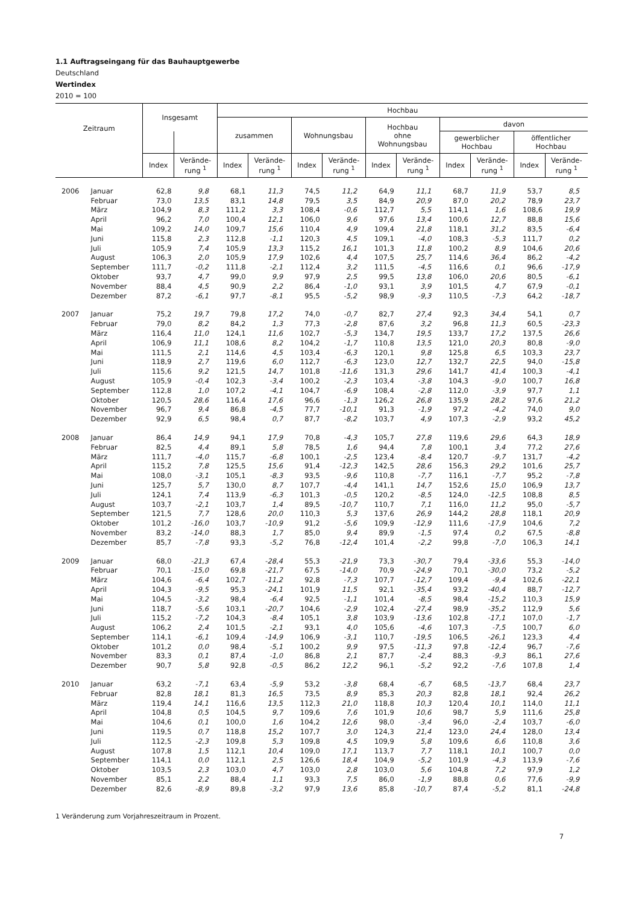1.1 Auftragseingang für das Bauhauptgewerbe
Deutschland
Wertindex
2010 = 100
| Zeitraum | | Insgesamt | | Hochbau | | | | | | | | | |
| --- | --- | --- | --- | --- | --- | --- | --- | --- | --- | --- | --- | --- | --- |
| | | | | zusammen | | Wohnungsbau | | Hochbau ohne Wohnungsbau | | davon | | | |
| | | | | | | | | | | gewerblicher Hochbau | | öffentlicher Hochbau | |
| | | Index | Verände- rung <sup>1</sup> | Index | Verände- rung <sup>1</sup> | Index | Verände- rung <sup>1</sup> | Index | Verände- rung <sup>1</sup> | Index | Verände- rung <sup>1</sup> | Index | Verände- rung <sup>1</sup> |
| 2006 | Januar | 62,8 | 9,8 | 68,1 | 11,3 | 74,5 | 11,2 | 64,9 | 11,1 | 68,7 | 11,9 | 53,7 | 8,5 |
| | Februar | 73,0 | 13,5 | 83,1 | 14,8 | 79,5 | 3,5 | 84,9 | 20,9 | 87,0 | 20,2 | 78,9 | 23,7 |
| | März | 104,9 | 8,3 | 111,2 | 3,3 | 108,4 | -0,6 | 112,7 | 5,5 | 114,1 | 1,6 | 108,6 | 19,9 |
| | April | 96,2 | 7,0 | 100,4 | 12,1 | 106,0 | 9,6 | 97,6 | 13,4 | 100,6 | 12,7 | 88,8 | 15,6 |
| | Mai | 109,2 | 14,0 | 109,7 | 15,6 | 110,4 | 4,9 | 109,4 | 21,8 | 118,1 | 31,2 | 83,5 | -6,4 |
| | Juni | 115,8 | 2,3 | 112,8 | -1,1 | 120,3 | 4,5 | 109,1 | -4,0 | 108,3 | -5,3 | 111,7 | 0,2 |
| | Juli | 105,9 | 7,4 | 105,9 | 13,3 | 115,2 | 16,1 | 101,3 | 11,8 | 100,2 | 8,9 | 104,6 | 20,6 |
| | August | 106,3 | 2,0 | 105,9 | 17,9 | 102,6 | 4,4 | 107,5 | 25,7 | 114,6 | 36,4 | 86,2 | -4,2 |
| | September | 111,7 | -0,2 | 111,8 | -2,1 | 112,4 | 3,2 | 111,5 | -4,5 | 116,6 | 0,1 | 96,6 | -17,9 |
| | Oktober | 93,7 | 4,7 | 99,0 | 9,9 | 97,9 | 2,5 | 99,5 | 13,8 | 106,0 | 20,6 | 80,5 | -6,1 |
| | November | 88,4 | 4,5 | 90,9 | 2,2 | 86,4 | -1,0 | 93,1 | 3,9 | 101,5 | 4,7 | 67,9 | -0,1 |
| | Dezember | 87,2 | -6,1 | 97,7 | -8,1 | 95,5 | -5,2 | 98,9 | -9,3 | 110,5 | -7,3 | 64,2 | -18,7 |
| 2007 | Januar | 75,2 | 19,7 | 79,8 | 17,2 | 74,0 | -0,7 | 82,7 | 27,4 | 92,3 | 34,4 | 54,1 | 0,7 |
| | Februar | 79,0 | 8,2 | 84,2 | 1,3 | 77,3 | -2,8 | 87,6 | 3,2 | 96,8 | 11,3 | 60,5 | -23,3 |
| | März | 116,4 | 11,0 | 124,1 | 11,6 | 102,7 | -5,3 | 134,7 | 19,5 | 133,7 | 17,2 | 137,5 | 26,6 |
| | April | 106,9 | 11,1 | 108,6 | 8,2 | 104,2 | -1,7 | 110,8 | 13,5 | 121,0 | 20,3 | 80,8 | -9,0 |
| | Mai | 111,5 | 2,1 | 114,6 | 4,5 | 103,4 | -6,3 | 120,1 | 9,8 | 125,8 | 6,5 | 103,3 | 23,7 |
| | Juni | 118,9 | 2,7 | 119,6 | 6,0 | 112,7 | -6,3 | 123,0 | 12,7 | 132,7 | 22,5 | 94,0 | -15,8 |
| | Juli | 115,6 | 9,2 | 121,5 | 14,7 | 101,8 | -11,6 | 131,3 | 29,6 | 141,7 | 41,4 | 100,3 | -4,1 |
| | August | 105,9 | -0,4 | 102,3 | -3,4 | 100,2 | -2,3 | 103,4 | -3,8 | 104,3 | -9,0 | 100,7 | 16,8 |
| | September | 112,8 | 1,0 | 107,2 | -4,1 | 104,7 | -6,9 | 108,4 | -2,8 | 112,0 | -3,9 | 97,7 | 1,1 |
| | Oktober | 120,5 | 28,6 | 116,4 | 17,6 | 96,6 | -1,3 | 126,2 | 26,8 | 135,9 | 28,2 | 97,6 | 21,2 |
| | November | 96,7 | 9,4 | 86,8 | -4,5 | 77,7 | -10,1 | 91,3 | -1,9 | 97,2 | -4,2 | 74,0 | 9,0 |
| | Dezember | 92,9 | 6,5 | 98,4 | 0,7 | 87,7 | -8,2 | 103,7 | 4,9 | 107,3 | -2,9 | 93,2 | 45,2 |
| 2008 | Januar | 86,4 | 14,9 | 94,1 | 17,9 | 70,8 | -4,3 | 105,7 | 27,8 | 119,6 | 29,6 | 64,3 | 18,9 |
| | Februar | 82,5 | 4,4 | 89,1 | 5,8 | 78,5 | 1,6 | 94,4 | 7,8 | 100,1 | 3,4 | 77,2 | 27,6 |
| | März | 111,7 | -4,0 | 115,7 | -6,8 | 100,1 | -2,5 | 123,4 | -8,4 | 120,7 | -9,7 | 131,7 | -4,2 |
| | April | 115,2 | 7,8 | 125,5 | 15,6 | 91,4 | -12,3 | 142,5 | 28,6 | 156,3 | 29,2 | 101,6 | 25,7 |
| | Mai | 108,0 | -3,1 | 105,1 | -8,3 | 93,5 | -9,6 | 110,8 | -7,7 | 116,1 | -7,7 | 95,2 | -7,8 |
| | Juni | 125,7 | 5,7 | 130,0 | 8,7 | 107,7 | -4,4 | 141,1 | 14,7 | 152,6 | 15,0 | 106,9 | 13,7 |
| | Juli | 124,1 | 7,4 | 113,9 | -6,3 | 101,3 | -0,5 | 120,2 | -8,5 | 124,0 | -12,5 | 108,8 | 8,5 |
| | August | 103,7 | -2,1 | 103,7 | 1,4 | 89,5 | -10,7 | 110,7 | 7,1 | 116,0 | 11,2 | 95,0 | -5,7 |
| | September | 121,5 | 7,7 | 128,6 | 20,0 | 110,3 | 5,3 | 137,6 | 26,9 | 144,2 | 28,8 | 118,1 | 20,9 |
| | Oktober | 101,2 | -16,0 | 103,7 | -10,9 | 91,2 | -5,6 | 109,9 | -12,9 | 111,6 | -17,9 | 104,6 | 7,2 |
| | November | 83,2 | -14,0 | 88,3 | 1,7 | 85,0 | 9,4 | 89,9 | -1,5 | 97,4 | 0,2 | 67,5 | -8,8 |
| | Dezember | 85,7 | -7,8 | 93,3 | -5,2 | 76,8 | -12,4 | 101,4 | -2,2 | 99,8 | -7,0 | 106,3 | 14,1 |
| 2009 | Januar | 68,0 | -21,3 | 67,4 | -28,4 | 55,3 | -21,9 | 73,3 | -30,7 | 79,4 | -33,6 | 55,3 | -14,0 |
| | Februar | 70,1 | -15,0 | 69,8 | -21,7 | 67,5 | -14,0 | 70,9 | -24,9 | 70,1 | -30,0 | 73,2 | -5,2 |
| | März | 104,6 | -6,4 | 102,7 | -11,2 | 92,8 | -7,3 | 107,7 | -12,7 | 109,4 | -9,4 | 102,6 | -22,1 |
| | April | 104,3 | -9,5 | 95,3 | -24,1 | 101,9 | 11,5 | 92,1 | -35,4 | 93,2 | -40,4 | 88,7 | -12,7 |
| | Mai | 104,5 | -3,2 | 98,4 | -6,4 | 92,5 | -1,1 | 101,4 | -8,5 | 98,4 | -15,2 | 110,3 | 15,9 |
| | Juni | 118,7 | -5,6 | 103,1 | -20,7 | 104,6 | -2,9 | 102,4 | -27,4 | 98,9 | -35,2 | 112,9 | 5,6 |
| | Juli | 115,2 | -7,2 | 104,3 | -8,4 | 105,1 | 3,8 | 103,9 | -13,6 | 102,8 | -17,1 | 107,0 | -1,7 |
| | August | 106,2 | 2,4 | 101,5 | -2,1 | 93,1 | 4,0 | 105,6 | -4,6 | 107,3 | -7,5 | 100,7 | 6,0 |
| | September | 114,1 | -6,1 | 109,4 | -14,9 | 106,9 | -3,1 | 110,7 | -19,5 | 106,5 | -26,1 | 123,3 | 4,4 |
| | Oktober | 101,2 | 0,0 | 98,4 | -5,1 | 100,2 | 9,9 | 97,5 | -11,3 | 97,8 | -12,4 | 96,7 | -7,6 |
| | November | 83,3 | 0,1 | 87,4 | -1,0 | 86,8 | 2,1 | 87,7 | -2,4 | 88,3 | -9,3 | 86,1 | 27,6 |
| | Dezember | 90,7 | 5,8 | 92,8 | -0,5 | 86,2 | 12,2 | 96,1 | -5,2 | 92,2 | -7,6 | 107,8 | 1,4 |
| 2010 | Januar | 63,2 | -7,1 | 63,4 | -5,9 | 53,2 | -3,8 | 68,4 | -6,7 | 68,5 | -13,7 | 68,4 | 23,7 |
| | Februar | 82,8 | 18,1 | 81,3 | 16,5 | 73,5 | 8,9 | 85,3 | 20,3 | 82,8 | 18,1 | 92,4 | 26,2 |
| | März | 119,4 | 14,1 | 116,6 | 13,5 | 112,3 | 21,0 | 118,8 | 10,3 | 120,4 | 10,1 | 114,0 | 11,1 |
| | April | 104,8 | 0,5 | 104,5 | 9,7 | 109,6 | 7,6 | 101,9 | 10,6 | 98,7 | 5,9 | 111,6 | 25,8 |
| | Mai | 104,6 | 0,1 | 100,0 | 1,6 | 104,2 | 12,6 | 98,0 | -3,4 | 96,0 | -2,4 | 103,7 | -6,0 |
| | Juni | 119,5 | 0,7 | 118,8 | 15,2 | 107,7 | 3,0 | 124,3 | 21,4 | 123,0 | 24,4 | 128,0 | 13,4 |
| | Juli | 112,5 | -2,3 | 109,8 | 5,3 | 109,8 | 4,5 | 109,9 | 5,8 | 109,6 | 6,6 | 110,8 | 3,6 |
| | August | 107,8 | 1,5 | 112,1 | 10,4 | 109,0 | 17,1 | 113,7 | 7,7 | 118,1 | 10,1 | 100,7 | 0,0 |
| | September | 114,1 | 0,0 | 112,1 | 2,5 | 126,6 | 18,4 | 104,9 | -5,2 | 101,9 | -4,3 | 113,9 | -7,6 |
| | Oktober | 103,5 | 2,3 | 103,0 | 4,7 | 103,0 | 2,8 | 103,0 | 5,6 | 104,8 | 7,2 | 97,9 | 1,2 |
| | November | 85,1 | 2,2 | 88,4 | 1,1 | 93,3 | 7,5 | 86,0 | -1,9 | 88,8 | 0,6 | 77,6 | -9,9 |
| | Dezember | 82,6 | -8,9 | 89,8 | -3,2 | 97,9 | 13,6 | 85,8 | -10,7 | 87,4 | -5,2 | 81,1 | -24,8 |
1 Veränderung zum Vorjahreszeitraum in Prozent.
7